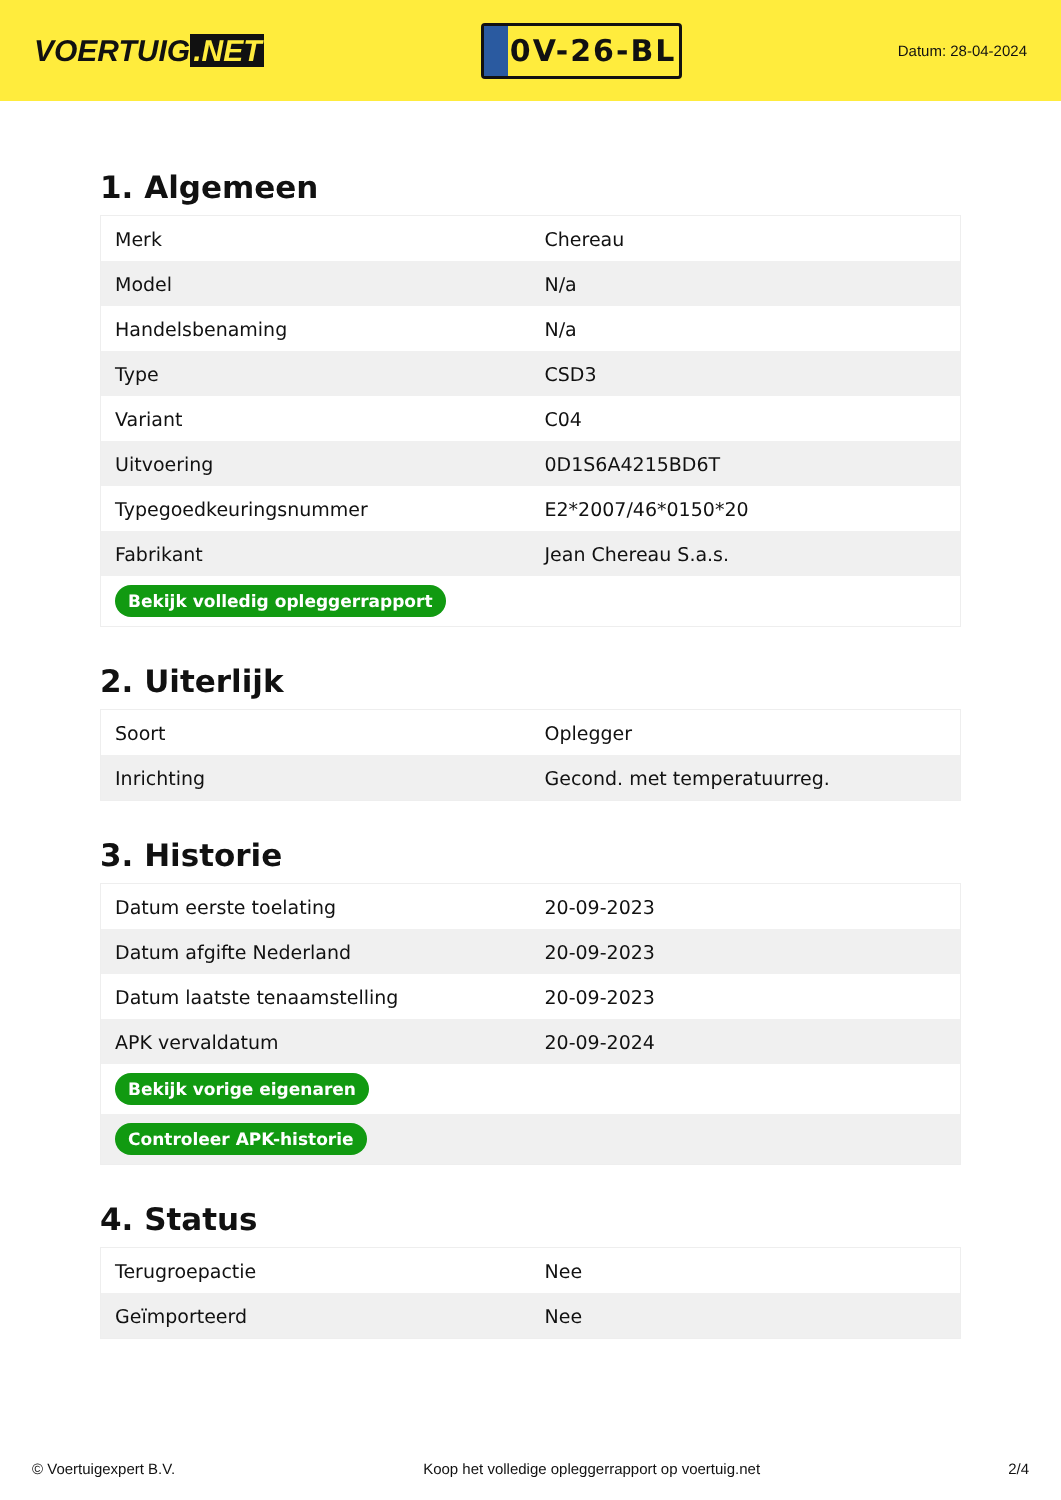VOERTUIG.NET
0V-26-BL
Datum: 28-04-2024
1. Algemeen
| Merk | Chereau |
| Model | N/a |
| Handelsbenaming | N/a |
| Type | CSD3 |
| Variant | C04 |
| Uitvoering | 0D1S6A4215BD6T |
| Typegoedkeuringsnummer | E2*2007/46*0150*20 |
| Fabrikant | Jean Chereau S.a.s. |
| Bekijk volledig opleggerrapport | |
2. Uiterlijk
| Soort | Oplegger |
| Inrichting | Gecond. met temperatuurreg. |
3. Historie
| Datum eerste toelating | 20-09-2023 |
| Datum afgifte Nederland | 20-09-2023 |
| Datum laatste tenaamstelling | 20-09-2023 |
| APK vervaldatum | 20-09-2024 |
| Bekijk vorige eigenaren | |
| Controleer APK-historie | |
4. Status
| Terugroepactie | Nee |
| Geïmporteerd | Nee |
© Voertuigexpert B.V. Koop het volledige opleggerrapport op voertuig.net 2/4